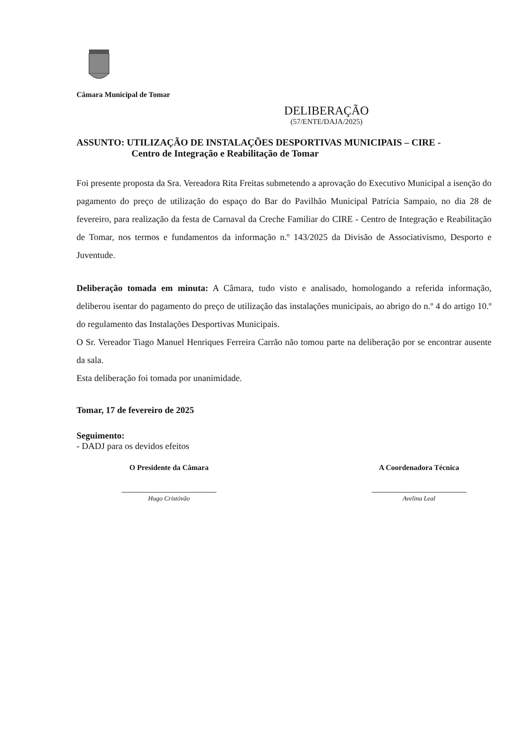Câmara Municipal de Tomar
DELIBERAÇÃO
(57/ENTE/DAJA/2025)
ASSUNTO: UTILIZAÇÃO DE INSTALAÇÕES DESPORTIVAS MUNICIPAIS – CIRE -
Centro de Integração e Reabilitação de Tomar
Foi presente proposta da Sra. Vereadora Rita Freitas submetendo a aprovação do Executivo Municipal a isenção do pagamento do preço de utilização do espaço do Bar do Pavilhão Municipal Patrícia Sampaio, no dia 28 de fevereiro, para realização da festa de Carnaval da Creche Familiar do CIRE - Centro de Integração e Reabilitação de Tomar, nos termos e fundamentos da informação n.º 143/2025 da Divisão de Associativismo, Desporto e Juventude.
Deliberação tomada em minuta: A Câmara, tudo visto e analisado, homologando a referida informação, deliberou isentar do pagamento do preço de utilização das instalações municipais, ao abrigo do n.º 4 do artigo 10.º do regulamento das Instalações Desportivas Municipais.
O Sr. Vereador Tiago Manuel Henriques Ferreira Carrão não tomou parte na deliberação por se encontrar ausente da sala.
Esta deliberação foi tomada por unanimidade.
Tomar, 17 de fevereiro de 2025
Seguimento:
- DADJ para os devidos efeitos
O Presidente da Câmara
Hugo Cristóvão
A Coordenadora Técnica
Avelina Leal